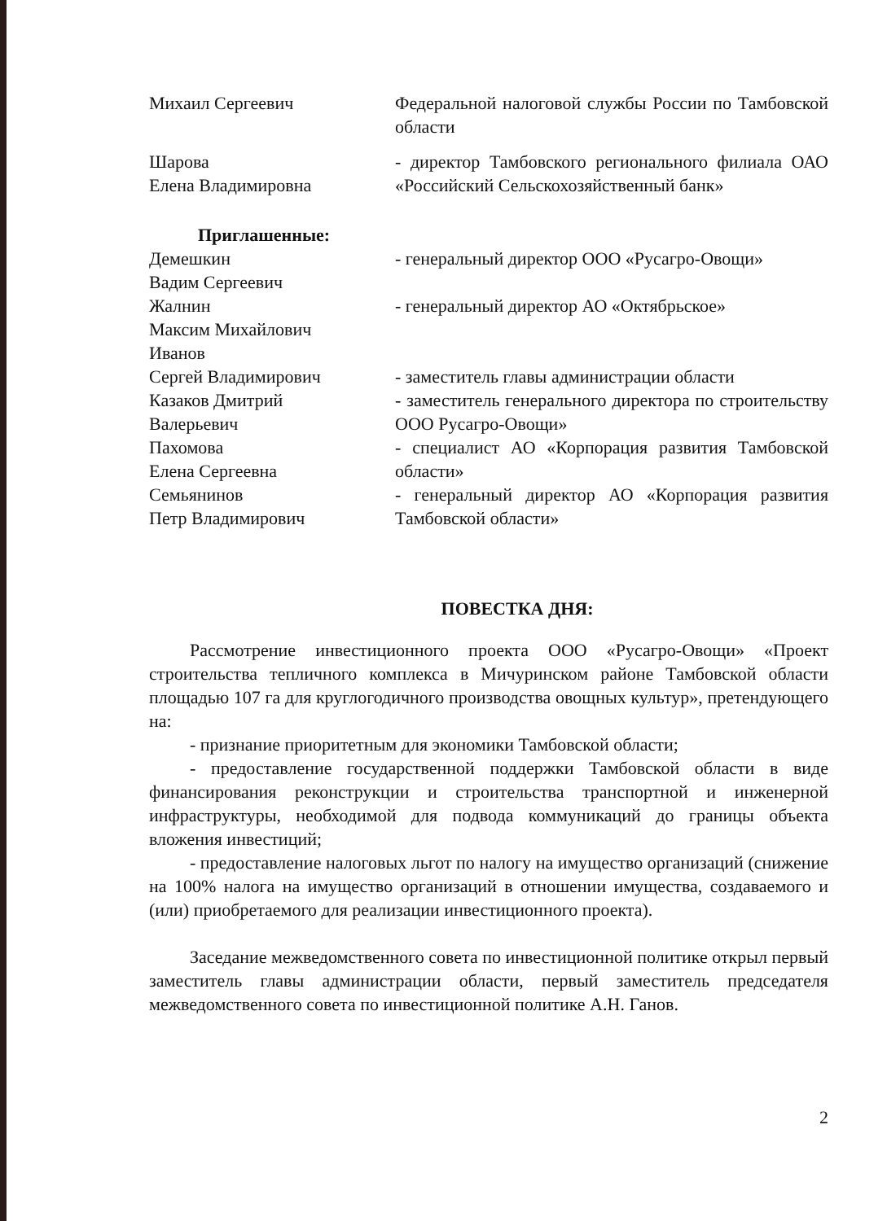Михаил Сергеевич Федеральной налоговой службы России по Тамбовской области
Шарова
Елена Владимировна
- директор Тамбовского регионального филиала ОАО «Российский Сельскохозяйственный банк»
Приглашенные:
Демешкин
Вадим Сергеевич
- генеральный директор ООО «Русагро-Овощи»
Жалнин
Максим Михайлович
- генеральный директор АО «Октябрьское»
Иванов
Сергей Владимирович
- заместитель главы администрации области
Казаков Дмитрий
Валерьевич
- заместитель генерального директора по строительству ООО Русагро-Овощи»
Пахомова
Елена Сергеевна
- специалист АО «Корпорация развития Тамбовской области»
Семьянинов
Петр Владимирович
- генеральный директор АО «Корпорация развития Тамбовской области»
ПОВЕСТКА ДНЯ:
Рассмотрение инвестиционного проекта ООО «Русагро-Овощи» «Проект строительства тепличного комплекса в Мичуринском районе Тамбовской области площадью 107 га для круглогодичного производства овощных культур», претендующего на:
- признание приоритетным для экономики Тамбовской области;
- предоставление государственной поддержки Тамбовской области в виде финансирования реконструкции и строительства транспортной и инженерной инфраструктуры, необходимой для подвода коммуникаций до границы объекта вложения инвестиций;
- предоставление налоговых льгот по налогу на имущество организаций (снижение на 100% налога на имущество организаций в отношении имущества, создаваемого и (или) приобретаемого для реализации инвестиционного проекта).
Заседание межведомственного совета по инвестиционной политике открыл первый заместитель главы администрации области, первый заместитель председателя межведомственного совета по инвестиционной политике А.Н. Ганов.
2